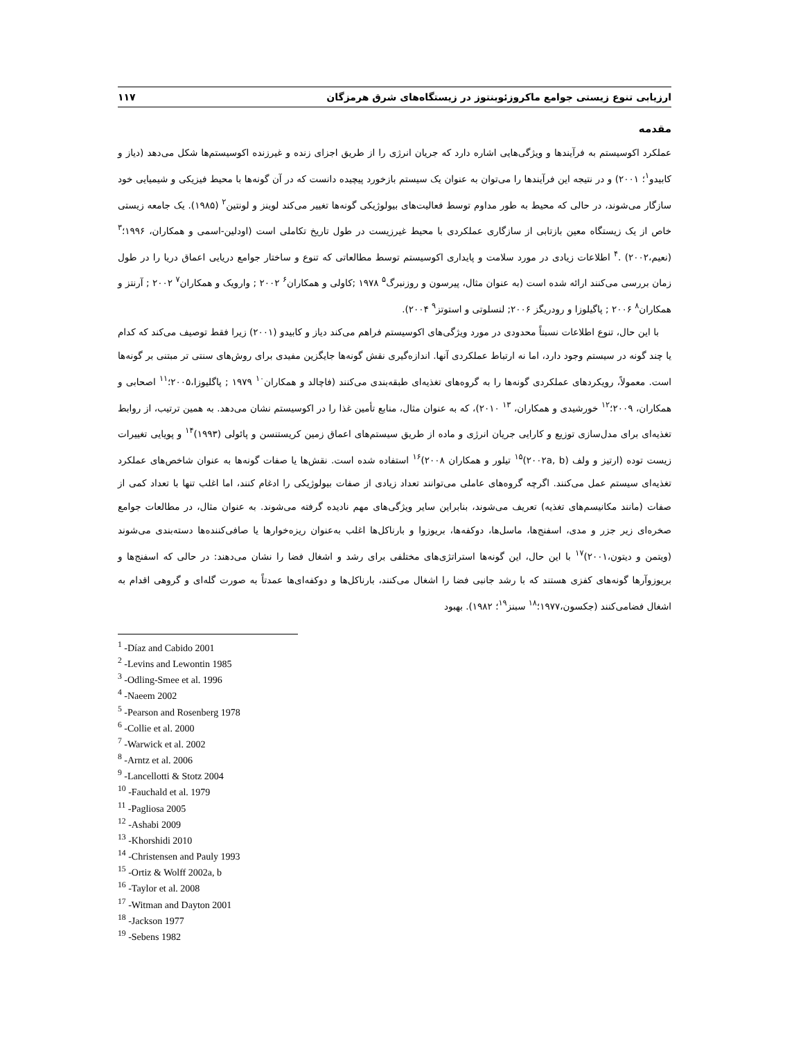ارزیابی تنوع زیستی جوامع ماکروزئوبنتوز در زیستگاه‌های شرق هرمزگان ۱۱۷
مقدمه
عملکرد اکوسیستم به فرآیندها و ویژگی‌هایی اشاره دارد که جریان انرژی را از طریق اجزای زنده و غیرزنده اکوسیستم‌ها شکل می‌دهد (دیاز و کابیدو<sup>۱</sup>؛ ۲۰۰۱) و در نتیجه این فرآیندها را می‌توان به عنوان یک سیستم بازخورد پیچیده دانست که در آن گونه‌ها با محیط فیزیکی و شیمیایی خود سازگار می‌شوند، در حالی که محیط به طور مداوم توسط فعالیت‌های بیولوژیکی گونه‌ها تغییر می‌کند لوینز و لونتین<sup>۲</sup> (۱۹۸۵). یک جامعه زیستی خاص از یک زیستگاه معین بازتابی از سازگاری عملکردی با محیط غیرزیست در طول تاریخ تکاملی است (اودلین-اسمی و همکاران، ۱۹۹۶؛<sup>۳</sup> (نعیم،۲۰۰۲) .<sup>۴</sup> اطلاعات زیادی در مورد سلامت و پایداری اکوسیستم توسط مطالعاتی که تنوع و ساختار جوامع دریایی اعماق دریا را در طول زمان بررسی می‌کنند ارائه شده است (به عنوان مثال، پیرسون و روزنبرگ<sup>۵</sup> ۱۹۷۸ ;کاولی و همکاران<sup>۶</sup> ۲۰۰۲ ; وارویک و همکاران<sup>۷</sup> ۲۰۰۲ ; آرنتز و همکاران<sup>۸</sup> ۲۰۰۶ ; پاگیلوزا و رودریگز ۲۰۰۶; لنسلوتی و استوتز<sup>۹</sup> ۲۰۰۴).
با این حال، تنوع اطلاعات نسبتاً محدودی در مورد ویژگی‌های اکوسیستم فراهم می‌کند دیاز و کابیدو (۲۰۰۱) زیرا فقط توصیف می‌کند که کدام یا چند گونه در سیستم وجود دارد، اما نه ارتباط عملکردی آنها. اندازه‌گیری نقش گونه‌ها جایگزین مفیدی برای روش‌های سنتی تر مبتنی بر گونه‌ها است. معمولاً، رویکردهای عملکردی گونه‌ها را به گروه‌های تغذیه‌ای طبقه‌بندی می‌کنند (فاچالد و همکاران<sup>۱۰</sup> ۱۹۷۹ ; پاگلیوزا،۲۰۰۵؛<sup>۱۱</sup> اصحابی و همکاران، ۲۰۰۹؛<sup>۱۲</sup> خورشیدی و همکاران، <sup>۱۳</sup> ۲۰۱۰)، که به عنوان مثال، منابع تأمین غذا را در اکوسیستم نشان می‌دهد. به همین ترتیب، از روابط تغذیه‌ای برای مدل‌سازی توزیع و کارایی جریان انرژی و ماده از طریق سیستم‌های اعماق زمین کریستنسن و پائولی (۱۹۹۳)<sup>۱۴</sup> و پویایی تغییرات زیست توده (ارتیز و ولف (۲۰۰۲a, b)<sup>۱۵</sup> تیلور و همکاران ۲۰۰۸)<sup>۱۶</sup> استفاده شده است. نقش‌ها یا صفات گونه‌ها به عنوان شاخص‌های عملکرد تغذیه‌ای سیستم عمل می‌کنند. اگرچه گروه‌های عاملی می‌توانند تعداد زیادی از صفات بیولوژیکی را ادغام کنند، اما اغلب تنها با تعداد کمی از صفات (مانند مکانیسم‌های تغذیه) تعریف می‌شوند، بنابراین سایر ویژگی‌های مهم نادیده گرفته می‌شوند. به عنوان مثال، در مطالعات جوامع صخره‌ای زیر جزر و مدی، اسفنج‌ها، ماسل‌ها، دوکفه‌ها، بریوزوا و بارناکل‌ها اغلب به‌عنوان ریزه‌خوارها یا صافی‌کننده‌ها دسته‌بندی می‌شوند (ویتمن و دیتون،۲۰۰۱)<sup>۱۷</sup> با این حال، این گونه‌ها استراتژی‌های مختلفی برای رشد و اشغال فضا را نشان می‌دهند: در حالی که اسفنج‌ها و بریوزوآرها گونه‌های کفزی هستند که با رشد جانبی فضا را اشغال می‌کنند، بارناکل‌ها و دوکفه‌ای‌ها عمدتاً به صورت گله‌ای و گروهی اقدام به اشغال فضامی‌کنند (جکسون،۱۹۷۷؛<sup>۱۸</sup> سبنز<sup>۱۹</sup>؛ ۱۹۸۲). بهبود
<sup>1</sup> -Díaz and Cabido 2001
<sup>2</sup> -Levins and Lewontin 1985
<sup>3</sup> -Odling-Smee et al. 1996
<sup>4</sup> -Naeem 2002
<sup>5</sup> -Pearson and Rosenberg 1978
<sup>6</sup> -Collie et al. 2000
<sup>7</sup> -Warwick et al. 2002
<sup>8</sup> -Arntz et al. 2006
<sup>9</sup> -Lancellotti & Stotz 2004
<sup>10</sup> -Fauchald et al. 1979
<sup>11</sup> -Pagliosa 2005
<sup>12</sup> -Ashabi 2009
<sup>13</sup> -Khorshidi 2010
<sup>14</sup> -Christensen and Pauly 1993
<sup>15</sup> -Ortiz & Wolff 2002a, b
<sup>16</sup> -Taylor et al. 2008
<sup>17</sup> -Witman and Dayton 2001
<sup>18</sup> -Jackson 1977
<sup>19</sup> -Sebens 1982